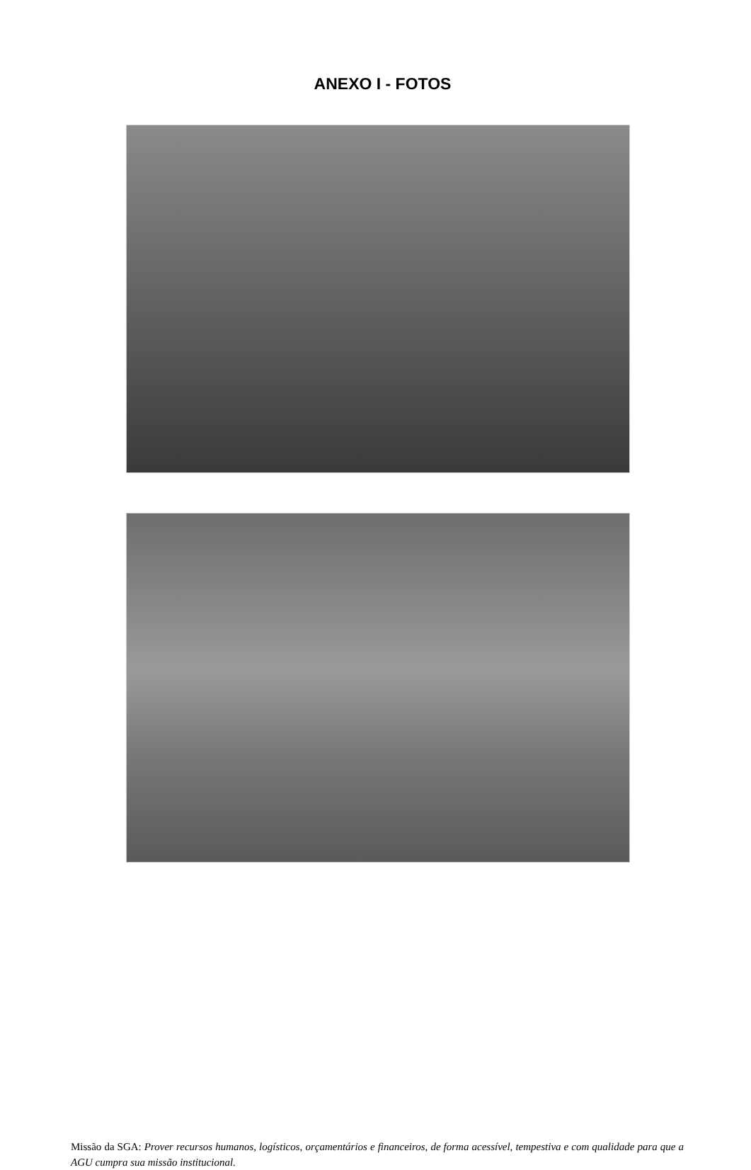ANEXO I - FOTOS
Missão da SGA: Prover recursos humanos, logísticos, orçamentários e financeiros, de forma acessível, tempestiva e com qualidade para que a AGU cumpra sua missão institucional.